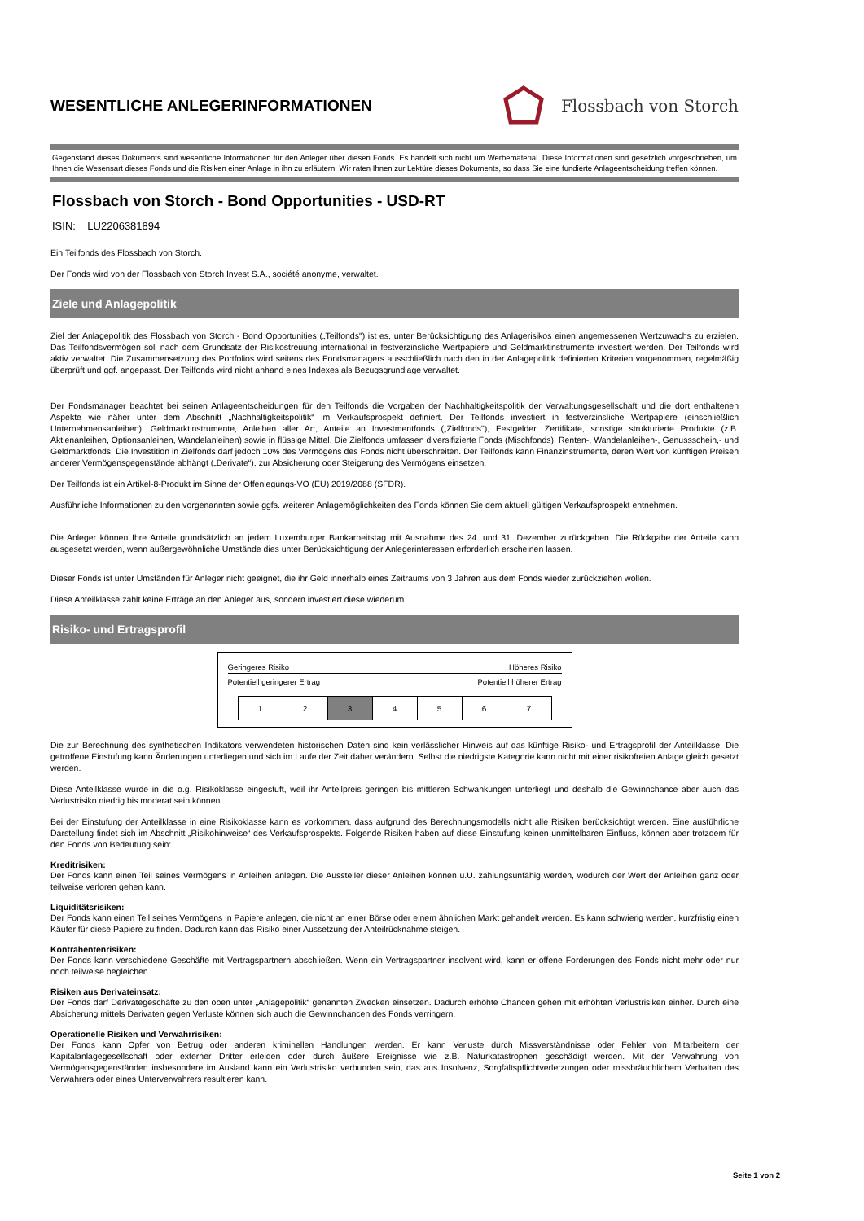WESENTLICHE ANLEGERINFORMATIONEN
Flossbach von Storch
Gegenstand dieses Dokuments sind wesentliche Informationen für den Anleger über diesen Fonds. Es handelt sich nicht um Werbematerial. Diese Informationen sind gesetzlich vorgeschrieben, um Ihnen die Wesensart dieses Fonds und die Risiken einer Anlage in ihn zu erläutern. Wir raten Ihnen zur Lektüre dieses Dokuments, so dass Sie eine fundierte Anlageentscheidung treffen können.
Flossbach von Storch - Bond Opportunities - USD-RT
ISIN: LU2206381894
Ein Teilfonds des Flossbach von Storch.
Der Fonds wird von der Flossbach von Storch Invest S.A., société anonyme, verwaltet.
Ziele und Anlagepolitik
Ziel der Anlagepolitik des Flossbach von Storch - Bond Opportunities („Teilfonds") ist es, unter Berücksichtigung des Anlagerisikos einen angemessenen Wertzuwachs zu erzielen. Das Teilfondsvermögen soll nach dem Grundsatz der Risikostreuung international in festverzinsliche Wertpapiere und Geldmarktinstrumente investiert werden. Der Teilfonds wird aktiv verwaltet. Die Zusammensetzung des Portfolios wird seitens des Fondsmanagers ausschließlich nach den in der Anlagepolitik definierten Kriterien vorgenommen, regelmäßig überprüft und ggf. angepasst. Der Teilfonds wird nicht anhand eines Indexes als Bezugsgrundlage verwaltet.
Der Fondsmanager beachtet bei seinen Anlageentscheidungen für den Teilfonds die Vorgaben der Nachhaltigkeitspolitik der Verwaltungsgesellschaft und die dort enthaltenen Aspekte wie näher unter dem Abschnitt „Nachhaltigkeitspolitik“ im Verkaufsprospekt definiert. Der Teilfonds investiert in festverzinsliche Wertpapiere (einschließlich Unternehmensanleihen), Geldmarktinstrumente, Anleihen aller Art, Anteile an Investmentfonds („Zielfonds"), Festgelder, Zertifikate, sonstige strukturierte Produkte (z.B. Aktienanleihen, Optionsanleihen, Wandelanleihen) sowie in flüssige Mittel. Die Zielfonds umfassen diversifizierte Fonds (Mischfonds), Renten-, Wandelanleihen-, Genussschein,- und Geldmarktfonds. Die Investition in Zielfonds darf jedoch 10% des Vermögens des Fonds nicht überschreiten. Der Teilfonds kann Finanzinstrumente, deren Wert von künftigen Preisen anderer Vermögensgegenstände abhängt („Derivate“), zur Absicherung oder Steigerung des Vermögens einsetzen.
Der Teilfonds ist ein Artikel-8-Produkt im Sinne der Offenlegungs-VO (EU) 2019/2088 (SFDR).
Ausführliche Informationen zu den vorgenannten sowie ggfs. weiteren Anlagemöglichkeiten des Fonds können Sie dem aktuell gültigen Verkaufsprospekt entnehmen.
Die Anleger können Ihre Anteile grundsätzlich an jedem Luxemburger Bankarbeitstag mit Ausnahme des 24. und 31. Dezember zurückgeben. Die Rückgabe der Anteile kann ausgesetzt werden, wenn außergewöhnliche Umstände dies unter Berücksichtigung der Anlegerinteressen erforderlich erscheinen lassen.
Dieser Fonds ist unter Umständen für Anleger nicht geeignet, die ihr Geld innerhalb eines Zeitraums von 3 Jahren aus dem Fonds wieder zurückziehen wollen.
Diese Anteilklasse zahlt keine Erträge an den Anleger aus, sondern investiert diese wiederum.
Risiko- und Ertragsprofil
Geringeres Risiko Höheres Risiko
Potentiell geringerer Ertrag Potentiell höherer Ertrag
| 1 | 2 | 3 | 4 | 5 | 6 | 7 |
Die zur Berechnung des synthetischen Indikators verwendeten historischen Daten sind kein verlässlicher Hinweis auf das künftige Risiko- und Ertragsprofil der Anteilklasse. Die getroffene Einstufung kann Änderungen unterliegen und sich im Laufe der Zeit daher verändern. Selbst die niedrigste Kategorie kann nicht mit einer risikofreien Anlage gleich gesetzt werden.
Diese Anteilklasse wurde in die o.g. Risikoklasse eingestuft, weil ihr Anteilpreis geringen bis mittleren Schwankungen unterliegt und deshalb die Gewinnchance aber auch das Verlustrisiko niedrig bis moderat sein können.
Bei der Einstufung der Anteilklasse in eine Risikoklasse kann es vorkommen, dass aufgrund des Berechnungsmodells nicht alle Risiken berücksichtigt werden. Eine ausführliche Darstellung findet sich im Abschnitt „Risikohinweise“ des Verkaufsprospekts. Folgende Risiken haben auf diese Einstufung keinen unmittelbaren Einfluss, können aber trotzdem für den Fonds von Bedeutung sein:
Kreditrisiken:
Der Fonds kann einen Teil seines Vermögens in Anleihen anlegen. Die Aussteller dieser Anleihen können u.U. zahlungsunfähig werden, wodurch der Wert der Anleihen ganz oder teilweise verloren gehen kann.
Liquiditätsrisiken:
Der Fonds kann einen Teil seines Vermögens in Papiere anlegen, die nicht an einer Börse oder einem ähnlichen Markt gehandelt werden. Es kann schwierig werden, kurzfristig einen Käufer für diese Papiere zu finden. Dadurch kann das Risiko einer Aussetzung der Anteilrücknahme steigen.
Kontrahentenrisiken:
Der Fonds kann verschiedene Geschäfte mit Vertragspartnern abschließen. Wenn ein Vertragspartner insolvent wird, kann er offene Forderungen des Fonds nicht mehr oder nur noch teilweise begleichen.
Risiken aus Derivateinsatz:
Der Fonds darf Derivategeschäfte zu den oben unter „Anlagepolitik“ genannten Zwecken einsetzen. Dadurch erhöhte Chancen gehen mit erhöhten Verlustrisiken einher. Durch eine Absicherung mittels Derivaten gegen Verluste können sich auch die Gewinnchancen des Fonds verringern.
Operationelle Risiken und Verwahrrisiken:
Der Fonds kann Opfer von Betrug oder anderen kriminellen Handlungen werden. Er kann Verluste durch Missverständnisse oder Fehler von Mitarbeitern der Kapitalanlagegesellschaft oder externer Dritter erleiden oder durch äußere Ereignisse wie z.B. Naturkatastrophen geschädigt werden. Mit der Verwahrung von Vermögensgegenständen insbesondere im Ausland kann ein Verlustrisiko verbunden sein, das aus Insolvenz, Sorgfaltspflichtverletzungen oder missbräuchlichem Verhalten des Verwahrers oder eines Unterverwahrers resultieren kann.
Seite 1 von 2